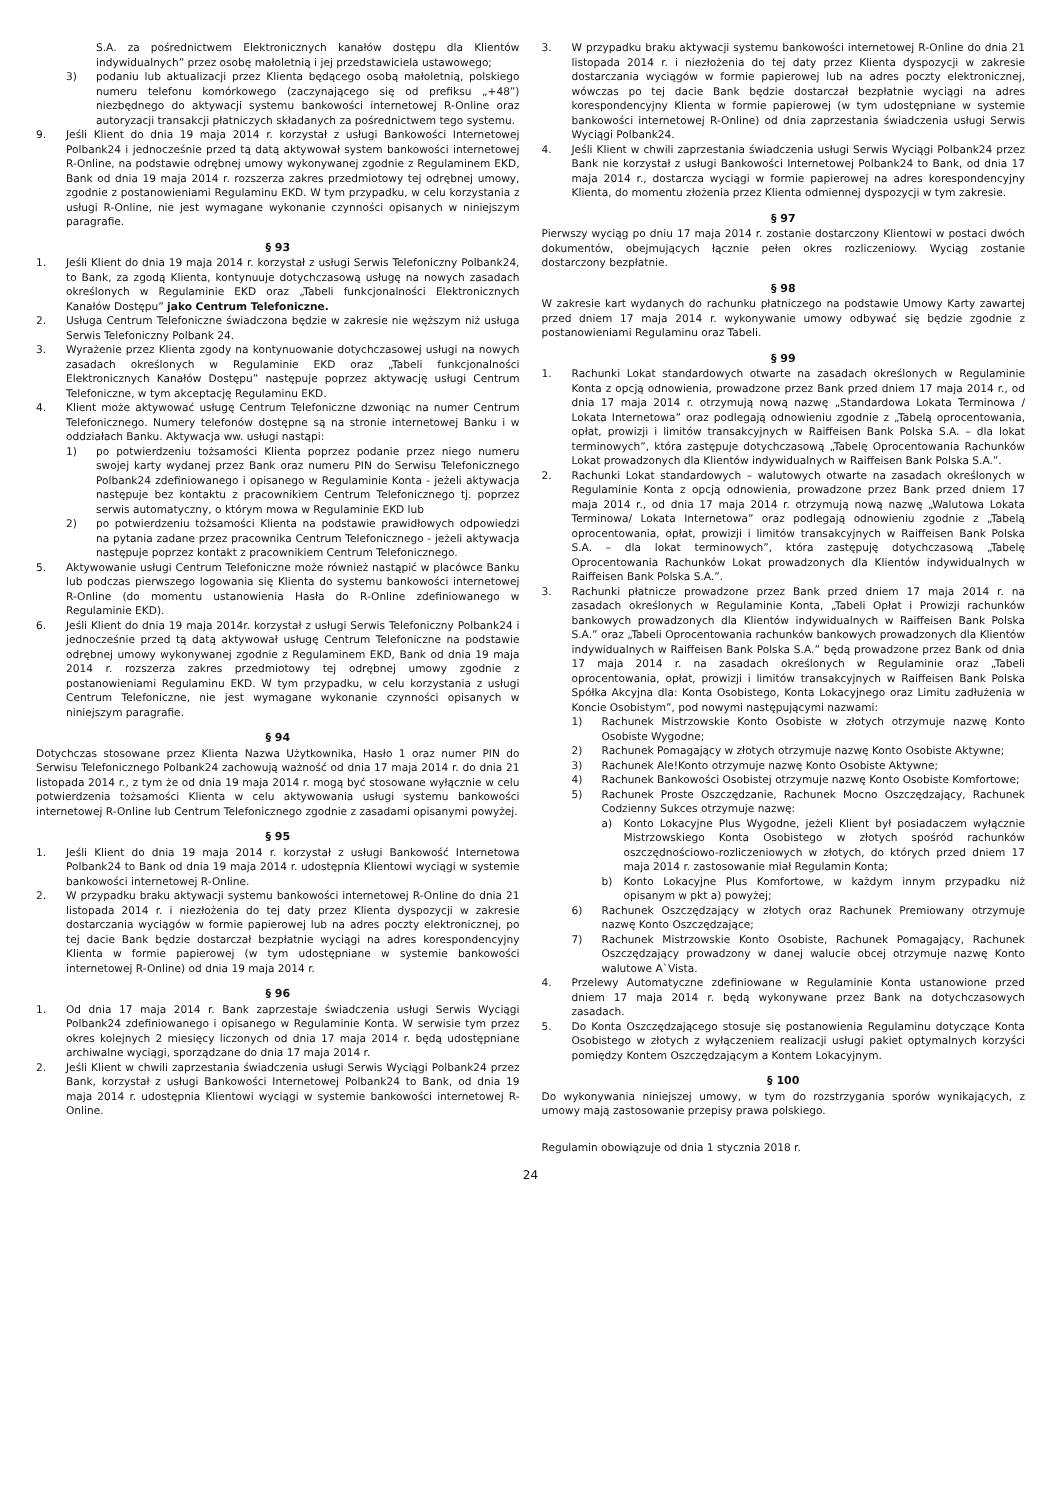S.A. za pośrednictwem Elektronicznych kanałów dostępu dla Klientów indywidualnych” przez osobę małoletnią i jej przedstawiciela ustawowego;
3) podaniu lub aktualizacji przez Klienta będącego osobą małoletnią, polskiego numeru telefonu komórkowego (zaczynającego się od prefiksu „+48”) niezbędnego do aktywacji systemu bankowości internetowej R-Online oraz autoryzacji transakcji płatniczych składanych za pośrednictwem tego systemu.
9. Jeśli Klient do dnia 19 maja 2014 r. korzystał z usługi Bankowości Internetowej Polbank24 i jednocześnie przed tą datą aktywował system bankowości internetowej R-Online, na podstawie odrębnej umowy wykonywanej zgodnie z Regulaminem EKD, Bank od dnia 19 maja 2014 r. rozszerza zakres przedmiotowy tej odrębnej umowy, zgodnie z postanowieniami Regulaminu EKD. W tym przypadku, w celu korzystania z usługi R-Online, nie jest wymagane wykonanie czynności opisanych w niniejszym paragrafie.
§ 93
1. Jeśli Klient do dnia 19 maja 2014 r. korzystał z usługi Serwis Telefoniczny Polbank24, to Bank, za zgodą Klienta, kontynuuje dotychczasową usługę na nowych zasadach określonych w Regulaminie EKD oraz „Tabeli funkcjonalności Elektronicznych Kanałów Dostępu” jako Centrum Telefoniczne.
2. Usługa Centrum Telefoniczne świadczona będzie w zakresie nie węższym niż usługa Serwis Telefoniczny Polbank 24.
3. Wyrażenie przez Klienta zgody na kontynuowanie dotychczasowej usługi na nowych zasadach określonych w Regulaminie EKD oraz „Tabeli funkcjonalności Elektronicznych Kanałów Dostępu” następuje poprzez aktywację usługi Centrum Telefoniczne, w tym akceptację Regulaminu EKD.
4. Klient może aktywować usługę Centrum Telefoniczne dzwoniąc na numer Centrum Telefonicznego. Numery telefonów dostępne są na stronie internetowej Banku i w oddziałach Banku. Aktywacja ww. usługi nastąpi:
1) po potwierdzeniu tożsamości Klienta poprzez podanie przez niego numeru swojej karty wydanej przez Bank oraz numeru PIN do Serwisu Telefonicznego Polbank24 zdefiniowanego i opisanego w Regulaminie Konta - jeżeli aktywacja następuje bez kontaktu z pracownikiem Centrum Telefonicznego tj. poprzez serwis automatyczny, o którym mowa w Regulaminie EKD lub
2) po potwierdzeniu tożsamości Klienta na podstawie prawidłowych odpowiedzi na pytania zadane przez pracownika Centrum Telefonicznego - jeżeli aktywacja następuje poprzez kontakt z pracownikiem Centrum Telefonicznego.
5. Aktywowanie usługi Centrum Telefoniczne może również nastąpić w placówce Banku lub podczas pierwszego logowania się Klienta do systemu bankowości internetowej R-Online (do momentu ustanowienia Hasła do R-Online zdefiniowanego w Regulaminie EKD).
6. Jeśli Klient do dnia 19 maja 2014r. korzystał z usługi Serwis Telefoniczny Polbank24 i jednocześnie przed tą datą aktywował usługę Centrum Telefoniczne na podstawie odrębnej umowy wykonywanej zgodnie z Regulaminem EKD, Bank od dnia 19 maja 2014 r. rozszerza zakres przedmiotowy tej odrębnej umowy zgodnie z postanowieniami Regulaminu EKD. W tym przypadku, w celu korzystania z usługi Centrum Telefoniczne, nie jest wymagane wykonanie czynności opisanych w niniejszym paragrafie.
§ 94
Dotychczas stosowane przez Klienta Nazwa Użytkownika, Hasło 1 oraz numer PIN do Serwisu Telefonicznego Polbank24 zachowują ważność od dnia 17 maja 2014 r. do dnia 21 listopada 2014 r., z tym że od dnia 19 maja 2014 r. mogą być stosowane wyłącznie w celu potwierdzenia tożsamości Klienta w celu aktywowania usługi systemu bankowości internetowej R-Online lub Centrum Telefonicznego zgodnie z zasadami opisanymi powyżej.
§ 95
1. Jeśli Klient do dnia 19 maja 2014 r. korzystał z usługi Bankowość Internetowa Polbank24 to Bank od dnia 19 maja 2014 r. udostępnia Klientowi wyciągi w systemie bankowości internetowej R-Online.
2. W przypadku braku aktywacji systemu bankowości internetowej R-Online do dnia 21 listopada 2014 r. i niezłożenia do tej daty przez Klienta dyspozycji w zakresie dostarczania wyciągów w formie papierowej lub na adres poczty elektronicznej, po tej dacie Bank będzie dostarczał bezpłatnie wyciągi na adres korespondencyjny Klienta w formie papierowej (w tym udostępniane w systemie bankowości internetowej R-Online) od dnia 19 maja 2014 r.
§ 96
1. Od dnia 17 maja 2014 r. Bank zaprzestaje świadczenia usługi Serwis Wyciągi Polbank24 zdefiniowanego i opisanego w Regulaminie Konta. W serwisie tym przez okres kolejnych 2 miesięcy liczonych od dnia 17 maja 2014 r. będą udostępniane archiwalne wyciągi, sporządzane do dnia 17 maja 2014 r.
2. Jeśli Klient w chwili zaprzestania świadczenia usługi Serwis Wyciągi Polbank24 przez Bank, korzystał z usługi Bankowości Internetowej Polbank24 to Bank, od dnia 19 maja 2014 r. udostępnia Klientowi wyciągi w systemie bankowości internetowej R-Online.
3. W przypadku braku aktywacji systemu bankowości internetowej R-Online do dnia 21 listopada 2014 r. i niezłożenia do tej daty przez Klienta dyspozycji w zakresie dostarczania wyciągów w formie papierowej lub na adres poczty elektronicznej, wówczas po tej dacie Bank będzie dostarczał bezpłatnie wyciągi na adres korespondencyjny Klienta w formie papierowej (w tym udostępniane w systemie bankowości internetowej R-Online) od dnia zaprzestania świadczenia usługi Serwis Wyciągi Polbank24.
4. Jeśli Klient w chwili zaprzestania świadczenia usługi Serwis Wyciągi Polbank24 przez Bank nie korzystał z usługi Bankowości Internetowej Polbank24 to Bank, od dnia 17 maja 2014 r., dostarcza wyciągi w formie papierowej na adres korespondencyjny Klienta, do momentu złożenia przez Klienta odmiennej dyspozycji w tym zakresie.
§ 97
Pierwszy wyciąg po dniu 17 maja 2014 r. zostanie dostarczony Klientowi w postaci dwóch dokumentów, obejmujących łącznie pełen okres rozliczeniowy. Wyciąg zostanie dostarczony bezpłatnie.
§ 98
W zakresie kart wydanych do rachunku płatniczego na podstawie Umowy Karty zawartej przed dniem 17 maja 2014 r. wykonywanie umowy odbywać się będzie zgodnie z postanowieniami Regulaminu oraz Tabeli.
§ 99
1. Rachunki Lokat standardowych otwarte na zasadach określonych w Regulaminie Konta z opcją odnowienia, prowadzone przez Bank przed dniem 17 maja 2014 r., od dnia 17 maja 2014 r. otrzymują nową nazwę „Standardowa Lokata Terminowa / Lokata Internetowa” oraz podlegają odnowieniu zgodnie z „Tabelą oprocentowania, opłat, prowizji i limitów transakcyjnych w Raiffeisen Bank Polska S.A. – dla lokat terminowych”, która zastępuje dotychczasową „Tabelę Oprocentowania Rachunków Lokat prowadzonych dla Klientów indywidualnych w Raiffeisen Bank Polska S.A.”.
2. Rachunki Lokat standardowych – walutowych otwarte na zasadach określonych w Regulaminie Konta z opcją odnowienia, prowadzone przez Bank przed dniem 17 maja 2014 r., od dnia 17 maja 2014 r. otrzymują nową nazwę „Walutowa Lokata Terminowa/ Lokata Internetowa” oraz podlegają odnowieniu zgodnie z „Tabelą oprocentowania, opłat, prowizji i limitów transakcyjnych w Raiffeisen Bank Polska S.A. – dla lokat terminowych”, która zastępuję dotychczasową „Tabelę Oprocentowania Rachunków Lokat prowadzonych dla Klientów indywidualnych w Raiffeisen Bank Polska S.A.”.
3. Rachunki płatnicze prowadzone przez Bank przed dniem 17 maja 2014 r. na zasadach określonych w Regulaminie Konta, „Tabeli Opłat i Prowizji rachunków bankowych prowadzonych dla Klientów indywidualnych w Raiffeisen Bank Polska S.A.” oraz „Tabeli Oprocentowania rachunków bankowych prowadzonych dla Klientów indywidualnych w Raiffeisen Bank Polska S.A.” będą prowadzone przez Bank od dnia 17 maja 2014 r. na zasadach określonych w Regulaminie oraz „Tabeli oprocentowania, opłat, prowizji i limitów transakcyjnych w Raiffeisen Bank Polska Spółka Akcyjna dla: Konta Osobistego, Konta Lokacyjnego oraz Limitu zadłużenia w Koncie Osobistym”, pod nowymi następującymi nazwami:
1) Rachunek Mistrzowskie Konto Osobiste w złotych otrzymuje nazwę Konto Osobiste Wygodne;
2) Rachunek Pomagający w złotych otrzymuje nazwę Konto Osobiste Aktywne;
3) Rachunek Ale!Konto otrzymuje nazwę Konto Osobiste Aktywne;
4) Rachunek Bankowości Osobistej otrzymuje nazwę Konto Osobiste Komfortowe;
5) Rachunek Proste Oszczędzanie, Rachunek Mocno Oszczędzający, Rachunek Codzienny Sukces otrzymuje nazwę:
a) Konto Lokacyjne Plus Wygodne, jeżeli Klient był posiadaczem wyłącznie Mistrzowskiego Konta Osobistego w złotych spośród rachunków oszczędnościowo-rozliczeniowych w złotych, do których przed dniem 17 maja 2014 r. zastosowanie miał Regulamin Konta;
b) Konto Lokacyjne Plus Komfortowe, w każdym innym przypadku niż opisanym w pkt a) powyżej;
6) Rachunek Oszczędzający w złotych oraz Rachunek Premiowany otrzymuje nazwę Konto Oszczędzające;
7) Rachunek Mistrzowskie Konto Osobiste, Rachunek Pomagający, Rachunek Oszczędzający prowadzony w danej walucie obcej otrzymuje nazwę Konto walutowe A`Vista.
4. Przelewy Automatyczne zdefiniowane w Regulaminie Konta ustanowione przed dniem 17 maja 2014 r. będą wykonywane przez Bank na dotychczasowych zasadach.
5. Do Konta Oszczędzającego stosuje się postanowienia Regulaminu dotyczące Konta Osobistego w złotych z wyłączeniem realizacji usługi pakiet optymalnych korzyści pomiędzy Kontem Oszczędzającym a Kontem Lokacyjnym.
§ 100
Do wykonywania niniejszej umowy, w tym do rozstrzygania sporów wynikających, z umowy mają zastosowanie przepisy prawa polskiego.
Regulamin obowiązuje od dnia 1 stycznia 2018 r.
24